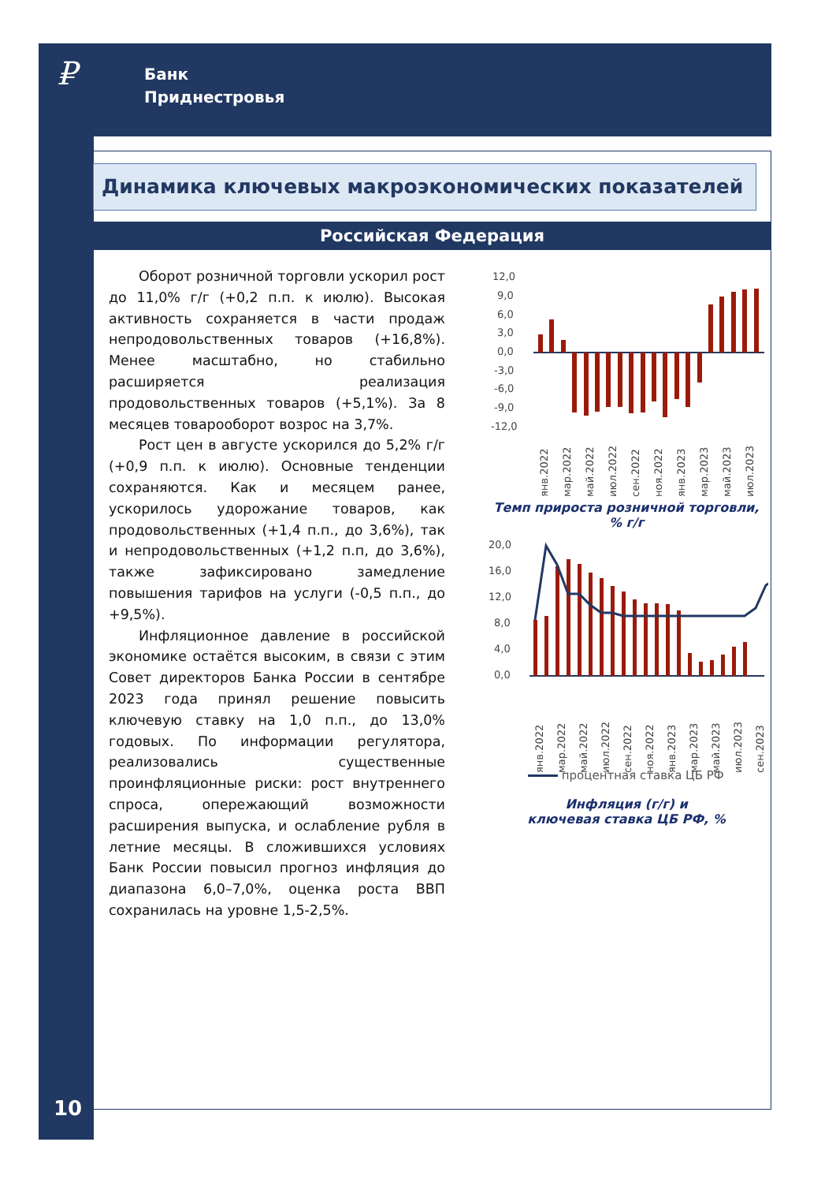₽
Банк
Приднестровья
Динамика ключевых макроэкономических показателей
Российская Федерация
Оборот розничной торговли ускорил рост до 11,0% г/г (+0,2 п.п. к июлю). Высокая активность сохраняется в части продаж непродовольственных товаров (+16,8%). Менее масштабно, но стабильно расширяется реализация продовольственных товаров (+5,1%). За 8 месяцев товарооборот возрос на 3,7%.
Рост цен в августе ускорился до 5,2% г/г (+0,9 п.п. к июлю). Основные тенденции сохраняются. Как и месяцем ранее, ускорилось удорожание товаров, как продовольственных (+1,4 п.п., до 3,6%), так и непродовольственных (+1,2 п.п, до 3,6%), также зафиксировано замедление повышения тарифов на услуги (-0,5 п.п., до +9,5%).
Инфляционное давление в российской экономике остаётся высоким, в связи с этим Совет директоров Банка России в сентябре 2023 года принял решение повысить ключевую ставку на 1,0 п.п., до 13,0% годовых. По информации регулятора, реализовались существенные проинфляционные риски: рост внутреннего спроса, опережающий возможности расширения выпуска, и ослабление рубля в летние месяцы. В сложившихся условиях Банк России повысил прогноз инфляция до диапазона 6,0–7,0%, оценка роста ВВП сохранилась на уровне 1,5-2,5%.
12,0
9,0
6,0
3,0
0,0
-3,0
-6,0
-9,0
-12,0
янв.2022
мар.2022
май.2022
июл.2022
сен.2022
ноя.2022
янв.2023
мар.2023
май.2023
июл.2023
Темп прироста розничной торговли,
% г/г
20,0
16,0
12,0
8,0
4,0
0,0
янв.2022
мар.2022
май.2022
июл.2022
сен.2022
ноя.2022
янв.2023
мар.2023
май.2023
июл.2023
сен.2023
процентная ставка ЦБ РФ
Инфляция (г/г) и
ключевая ставка ЦБ РФ, %
10